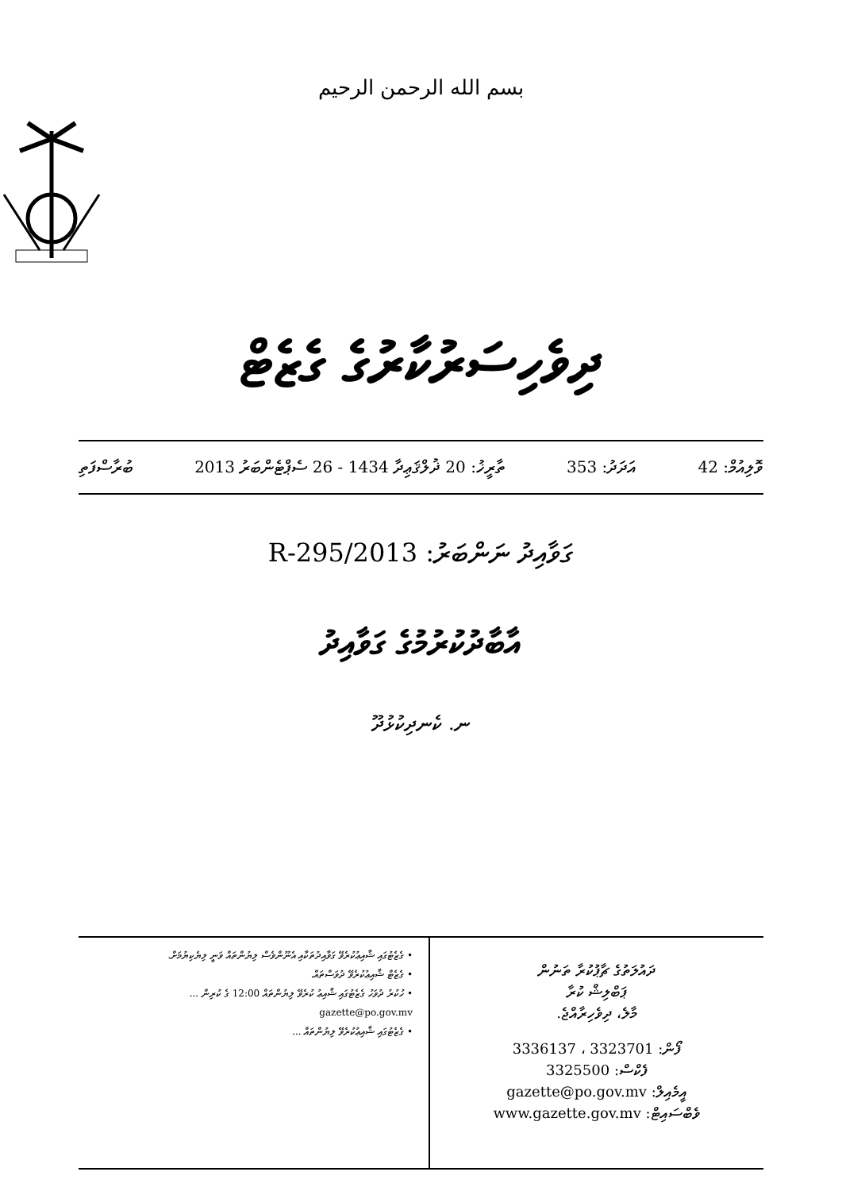بسم الله الرحمن الرحيم
ދިވެހިސަރުކާރުގެ ގެޒެޓް
ވޮލިއުމް: 42 އަދަދު: 353 ތާރީޚު: 20 ޛުލްޤަޢިދާ 1434 - 26 ސެޕްޓެންބަރު 2013 ބުރާސްފަތި
ގަވާއިދު ނަންބަރު: 2013/R-295
އާބާދުކުރުމުގެ ގަވާއިދު
ނ. ކެނދިކުޅުދޫ
ދައުލަތުގެ ޗާޕުކުރާ ތަނުން
ޕަބްލިޝް ކުރާ
މާލެ، ދިވެހިރާއްޖެ.
ފޯން: 3323701 ، 3336137
ފެކްސް: 3325500
އީމެއިލް: gazette@po.gov.mv
ވެބްސައިޓް: www.gazette.gov.mv
• ގެޒެޓުގައި ޝާއިޢުކުރެވޭ ގަވާއިދުތަކާއި އެނޫންވެސް ލިޔުންތައް ވަނީ ލިޔެކިޔުމަށް.
• ގެޒެޓް ޝާއިޢުކުރެވޭ ދުވަސްތައް.
• ހުކުރު ދުވަހު ގެޒެޓުގައި ޝާއިޢު ކުރެވޭ ލިޔުންތައް 12:00 ގެ ކުރިން ... gazette@po.gov.mv
• ގެޒެޓުގައި ޝާއިޢުކުރެވޭ ލިޔުންތައް ...